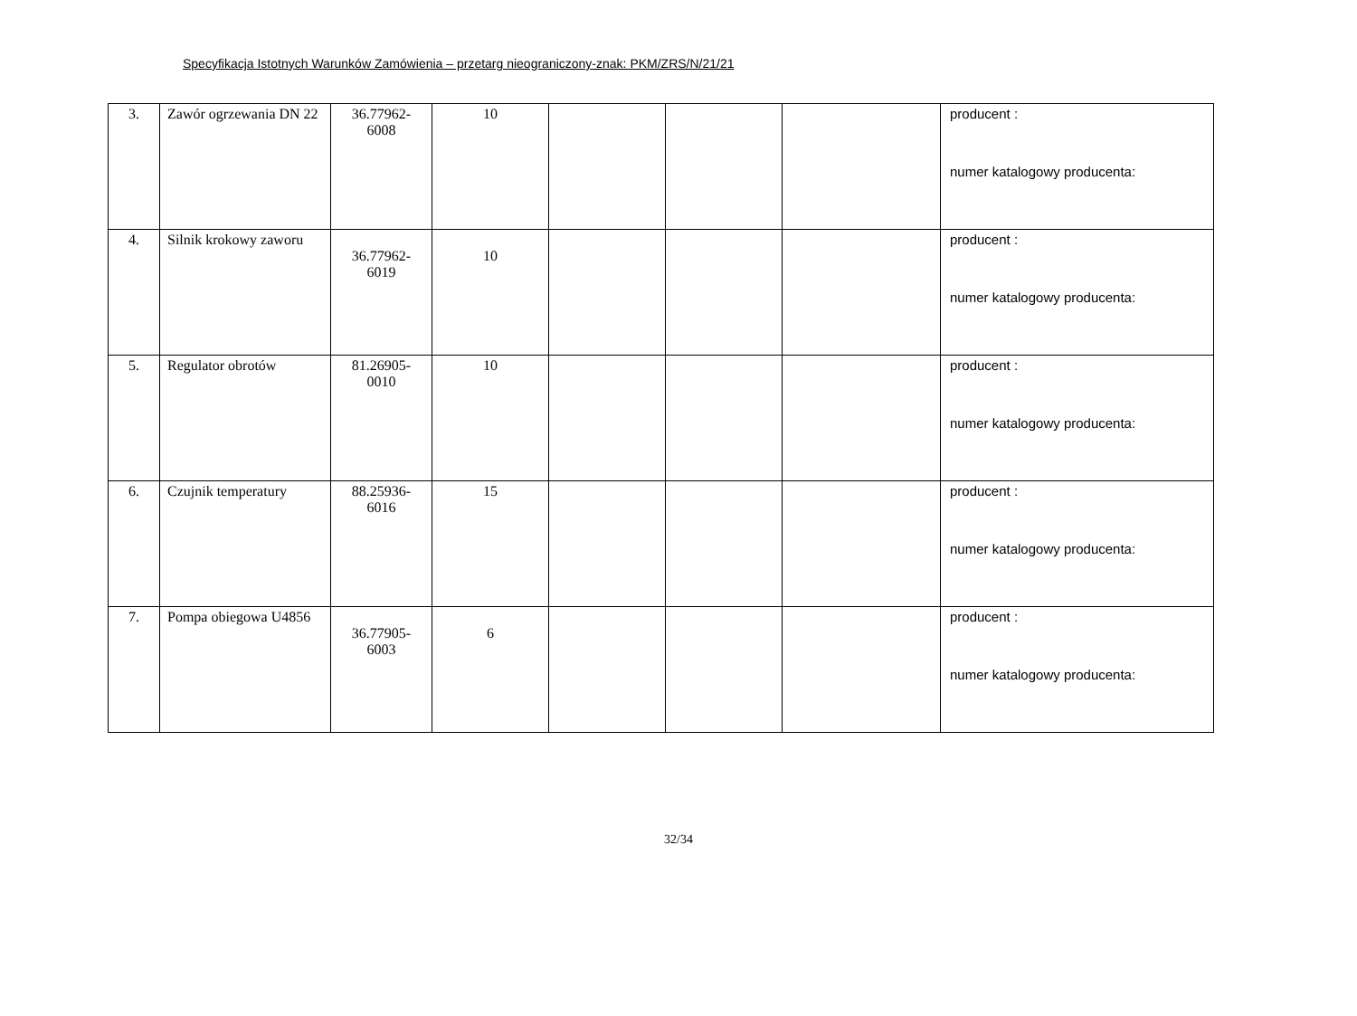Specyfikacja Istotnych Warunków Zamówienia – przetarg nieograniczony-znak: PKM/ZRS/N/21/21
| 3. | Zawór ogrzewania DN 22 | 36.77962-6008 | 10 | | | | producent : numer katalogowy producenta: |
| 4. | Silnik krokowy zaworu | 36.77962-6019 | 10 | | | | producent : numer katalogowy producenta: |
| 5. | Regulator obrotów | 81.26905-0010 | 10 | | | | producent : numer katalogowy producenta: |
| 6. | Czujnik temperatury | 88.25936-6016 | 15 | | | | producent : numer katalogowy producenta: |
| 7. | Pompa obiegowa U4856 | 36.77905-6003 | 6 | | | | producent : numer katalogowy producenta: |
32/34